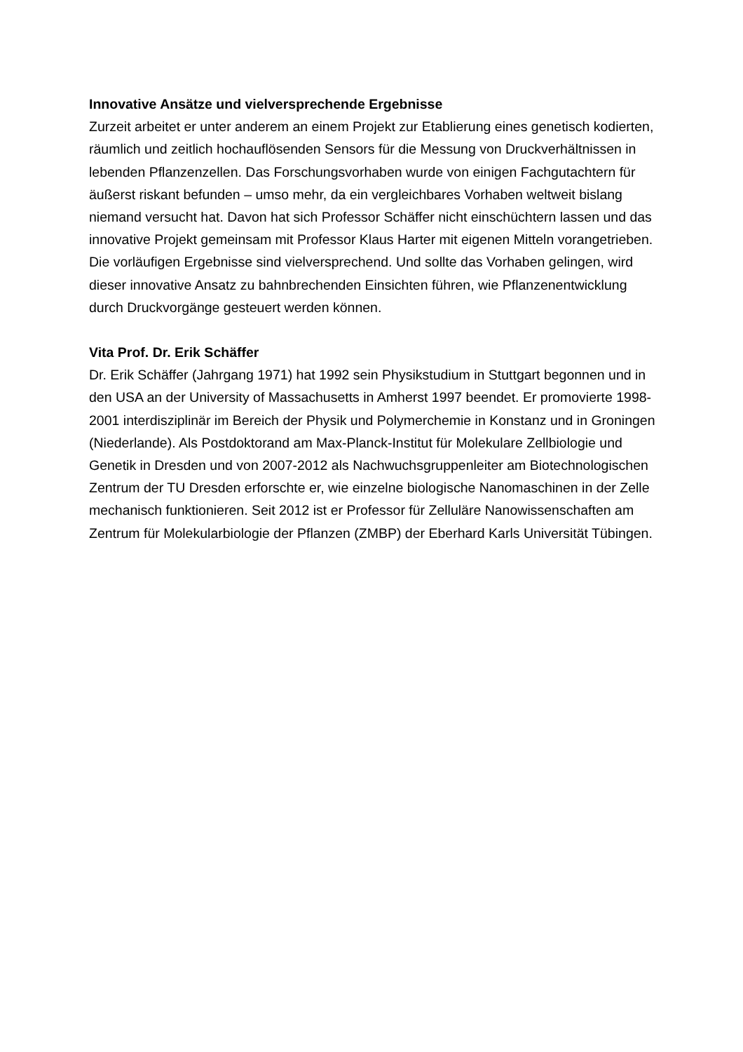Innovative Ansätze und vielversprechende Ergebnisse
Zurzeit arbeitet er unter anderem an einem Projekt zur Etablierung eines genetisch kodierten, räumlich und zeitlich hochauflösenden Sensors für die Messung von Druckverhältnissen in lebenden Pflanzenzellen. Das Forschungsvorhaben wurde von einigen Fachgutachtern für äußerst riskant befunden – umso mehr, da ein vergleichbares Vorhaben weltweit bislang niemand versucht hat. Davon hat sich Professor Schäffer nicht einschüchtern lassen und das innovative Projekt gemeinsam mit Professor Klaus Harter mit eigenen Mitteln vorangetrieben. Die vorläufigen Ergebnisse sind vielversprechend. Und sollte das Vorhaben gelingen, wird dieser innovative Ansatz zu bahnbrechenden Einsichten führen, wie Pflanzenentwicklung durch Druckvorgänge gesteuert werden können.
Vita Prof. Dr. Erik Schäffer
Dr. Erik Schäffer (Jahrgang 1971) hat 1992 sein Physikstudium in Stuttgart begonnen und in den USA an der University of Massachusetts in Amherst 1997 beendet. Er promovierte 1998-2001 interdisziplinär im Bereich der Physik und Polymerchemie in Konstanz und in Groningen (Niederlande). Als Postdoktorand am Max-Planck-Institut für Molekulare Zellbiologie und Genetik in Dresden und von 2007-2012 als Nachwuchsgruppenleiter am Biotechnologischen Zentrum der TU Dresden erforschte er, wie einzelne biologische Nanomaschinen in der Zelle mechanisch funktionieren. Seit 2012 ist er Professor für Zelluläre Nanowissenschaften am Zentrum für Molekularbiologie der Pflanzen (ZMBP) der Eberhard Karls Universität Tübingen.